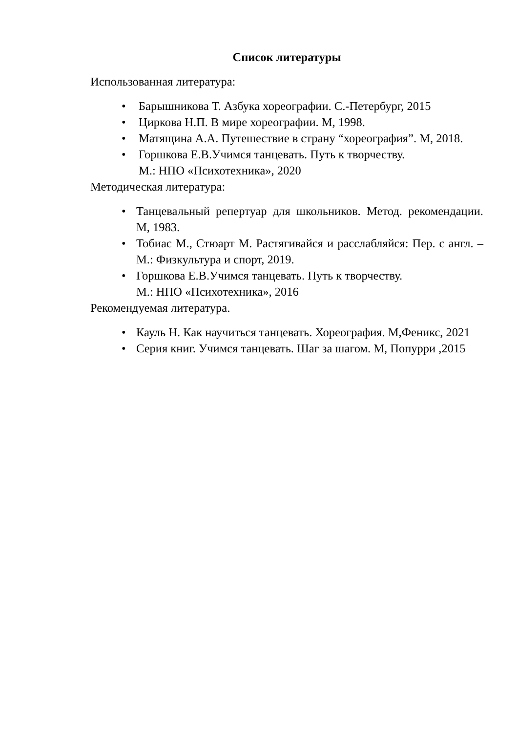Список литературы
Использованная литература:
• Барышникова Т. Азбука хореографии. С.-Петербург, 2015
• Циркова Н.П. В мире хореографии. М, 1998.
• Матящина А.А. Путешествие в страну “хореография”. М, 2018.
• Горшкова Е.В.Учимся танцевать. Путь к творчеству.
М.: НПО «Психотехника», 2020
Методическая литература:
• Танцевальный репертуар для школьников. Метод. рекомендации. М, 1983.
• Тобиас М., Стюарт М. Растягивайся и расслабляйся: Пер. с англ. – М.: Физкультура и спорт, 2019.
• Горшкова Е.В.Учимся танцевать. Путь к творчеству.
М.: НПО «Психотехника», 2016
Рекомендуемая литература.
• Кауль Н. Как научиться танцевать. Хореография. М,Феникс, 2021
• Серия книг. Учимся танцевать. Шаг за шагом. М, Попурри ,2015